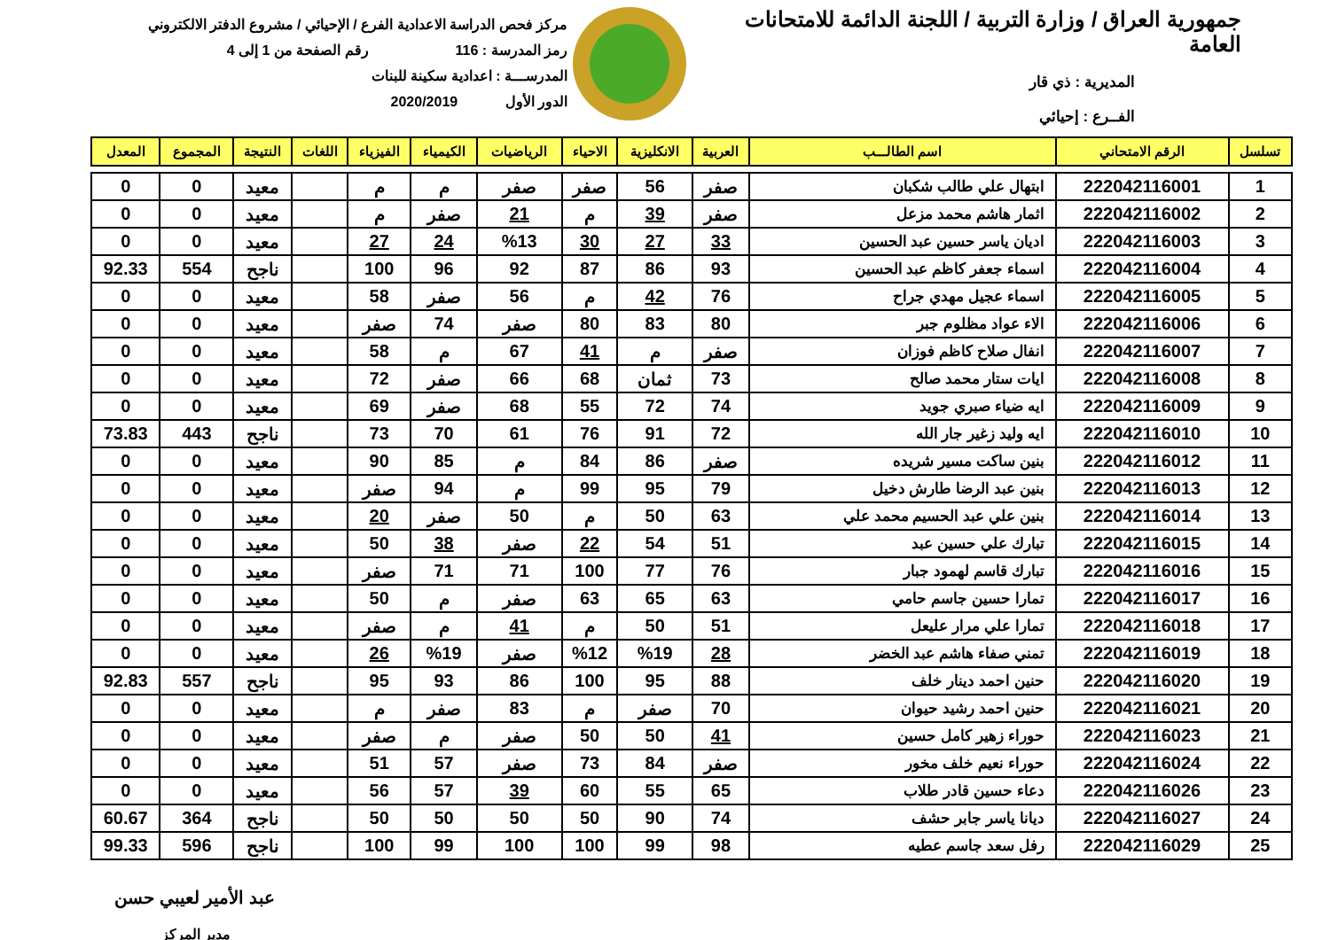جمهورية العراق / وزارة التربية / اللجنة الدائمة للامتحانات العامة
المديرية : ذي قار
الفــرع : إحيائي
مركز فحص الدراسة الاعدادية الفرع / الإحيائي / مشروع الدفتر الالكتروني
رمز المدرسة : 116 رقم الصفحة من 1 إلى 4
المدرســـة : اعدادية سكينة للبنات
الدور الأول 2020/2019
| تسلسل | الرقم الامتحاني | اسم الطالـــب | العربية | الانكليزية | الاحياء | الرياضيات | الكيمياء | الفيزياء | اللغات | النتيجة | المجموع | المعدل |
| --- | --- | --- | --- | --- | --- | --- | --- | --- | --- | --- | --- | --- |
| 1 | 222042116001 | ابتهال علي طالب شكبان | صفر | 56 | صفر | صفر | م | م | | معيد | 0 | 0 |
| 2 | 222042116002 | اثمار هاشم محمد مزعل | صفر | 39 | م | 21 | صفر | م | | معيد | 0 | 0 |
| 3 | 222042116003 | اديان ياسر حسين عبد الحسين | 33 | 27 | 30 | %13 | 24 | 27 | | معيد | 0 | 0 |
| 4 | 222042116004 | اسماء جعفر كاظم عبد الحسين | 93 | 86 | 87 | 92 | 96 | 100 | | ناجح | 554 | 92.33 |
| 5 | 222042116005 | اسماء عجيل مهدي جراح | 76 | 42 | م | 56 | صفر | 58 | | معيد | 0 | 0 |
| 6 | 222042116006 | الاء عواد مظلوم جبر | 80 | 83 | 80 | صفر | 74 | صفر | | معيد | 0 | 0 |
| 7 | 222042116007 | انفال صلاح كاظم فوزان | صفر | م | 41 | 67 | م | 58 | | معيد | 0 | 0 |
| 8 | 222042116008 | ايات ستار محمد صالح | 73 | ثمان | 68 | 66 | صفر | 72 | | معيد | 0 | 0 |
| 9 | 222042116009 | ايه ضياء صبري جويد | 74 | 72 | 55 | 68 | صفر | 69 | | معيد | 0 | 0 |
| 10 | 222042116010 | ايه وليد زغير جار الله | 72 | 91 | 76 | 61 | 70 | 73 | | ناجح | 443 | 73.83 |
| 11 | 222042116012 | بنين ساكت مسير شريده | صفر | 86 | 84 | م | 85 | 90 | | معيد | 0 | 0 |
| 12 | 222042116013 | بنين عبد الرضا طارش دخيل | 79 | 95 | 99 | م | 94 | صفر | | معيد | 0 | 0 |
| 13 | 222042116014 | بنين علي عبد الحسيم محمد علي | 63 | 50 | م | 50 | صفر | 20 | | معيد | 0 | 0 |
| 14 | 222042116015 | تبارك علي حسين عبد | 51 | 54 | 22 | صفر | 38 | 50 | | معيد | 0 | 0 |
| 15 | 222042116016 | تبارك قاسم لهمود جبار | 76 | 77 | 100 | 71 | 71 | صفر | | معيد | 0 | 0 |
| 16 | 222042116017 | تمارا حسين جاسم حامي | 63 | 65 | 63 | صفر | م | 50 | | معيد | 0 | 0 |
| 17 | 222042116018 | تمارا علي مرار عليعل | 51 | 50 | م | 41 | م | صفر | | معيد | 0 | 0 |
| 18 | 222042116019 | تمني صفاء هاشم عبد الخضر | 28 | %19 | %12 | صفر | %19 | 26 | | معيد | 0 | 0 |
| 19 | 222042116020 | حنين احمد دينار خلف | 88 | 95 | 100 | 86 | 93 | 95 | | ناجح | 557 | 92.83 |
| 20 | 222042116021 | حنين احمد رشيد حيوان | 70 | صفر | م | 83 | صفر | م | | معيد | 0 | 0 |
| 21 | 222042116023 | حوراء زهير كامل حسين | 41 | 50 | 50 | صفر | م | صفر | | معيد | 0 | 0 |
| 22 | 222042116024 | حوراء نعيم خلف مخور | صفر | 84 | 73 | صفر | 57 | 51 | | معيد | 0 | 0 |
| 23 | 222042116026 | دعاء حسين قادر طلاب | 65 | 55 | 60 | 39 | 57 | 56 | | معيد | 0 | 0 |
| 24 | 222042116027 | ديانا ياسر جابر حشف | 74 | 90 | 50 | 50 | 50 | 50 | | ناجح | 364 | 60.67 |
| 25 | 222042116029 | رفل سعد جاسم عطيه | 98 | 99 | 100 | 100 | 99 | 100 | | ناجح | 596 | 99.33 |
عبد الأمير لعيبي حسن
مدير المركز